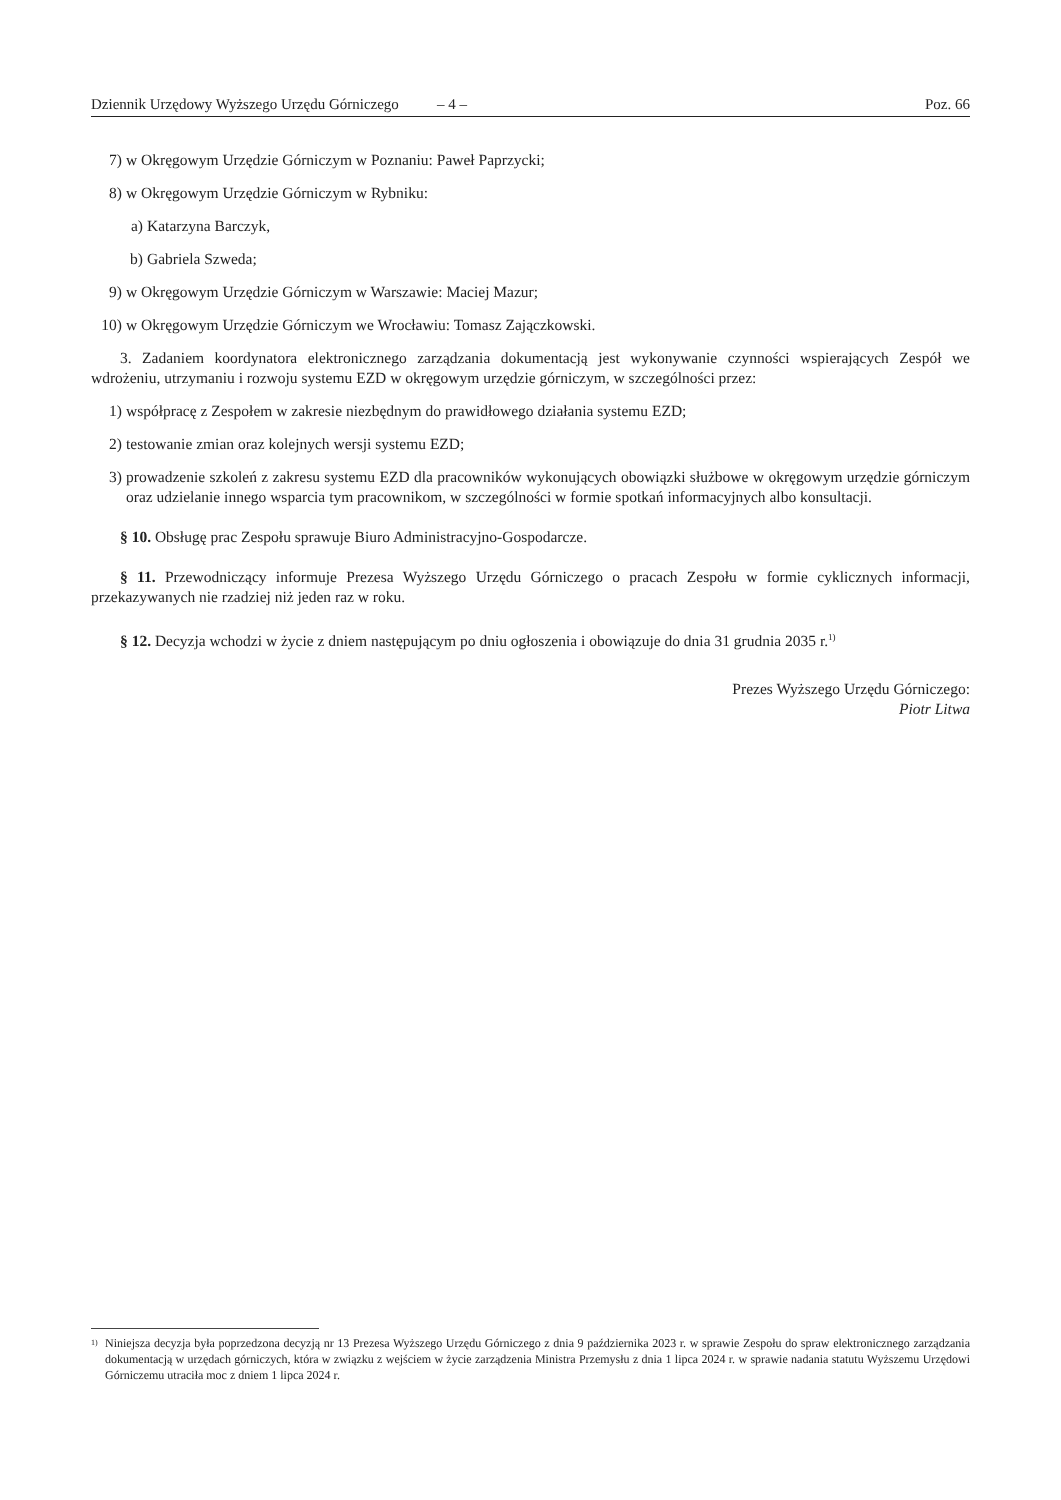Dziennik Urzędowy Wyższego Urzędu Górniczego – 4 – Poz. 66
7) w Okręgowym Urzędzie Górniczym w Poznaniu: Paweł Paprzycki;
8) w Okręgowym Urzędzie Górniczym w Rybniku:
a) Katarzyna Barczyk,
b) Gabriela Szweda;
9) w Okręgowym Urzędzie Górniczym w Warszawie: Maciej Mazur;
10) w Okręgowym Urzędzie Górniczym we Wrocławiu: Tomasz Zajączkowski.
3. Zadaniem koordynatora elektronicznego zarządzania dokumentacją jest wykonywanie czynności wspierających Zespół we wdrożeniu, utrzymaniu i rozwoju systemu EZD w okręgowym urzędzie górniczym, w szczególności przez:
1) współpracę z Zespołem w zakresie niezbędnym do prawidłowego działania systemu EZD;
2) testowanie zmian oraz kolejnych wersji systemu EZD;
3) prowadzenie szkoleń z zakresu systemu EZD dla pracowników wykonujących obowiązki służbowe w okręgowym urzędzie górniczym oraz udzielanie innego wsparcia tym pracownikom, w szczególności w formie spotkań informacyjnych albo konsultacji.
§ 10. Obsługę prac Zespołu sprawuje Biuro Administracyjno-Gospodarcze.
§ 11. Przewodniczący informuje Prezesa Wyższego Urzędu Górniczego o pracach Zespołu w formie cyklicznych informacji, przekazywanych nie rzadziej niż jeden raz w roku.
§ 12. Decyzja wchodzi w życie z dniem następującym po dniu ogłoszenia i obowiązuje do dnia 31 grudnia 2035 r.<sup>1)</sup>
Prezes Wyższego Urzędu Górniczego:
Piotr Litwa
1) Niniejsza decyzja była poprzedzona decyzją nr 13 Prezesa Wyższego Urzędu Górniczego z dnia 9 października 2023 r. w sprawie Zespołu do spraw elektronicznego zarządzania dokumentacją w urzędach górniczych, która w związku z wejściem w życie zarządzenia Ministra Przemysłu z dnia 1 lipca 2024 r. w sprawie nadania statutu Wyższemu Urzędowi Górniczemu utraciła moc z dniem 1 lipca 2024 r.